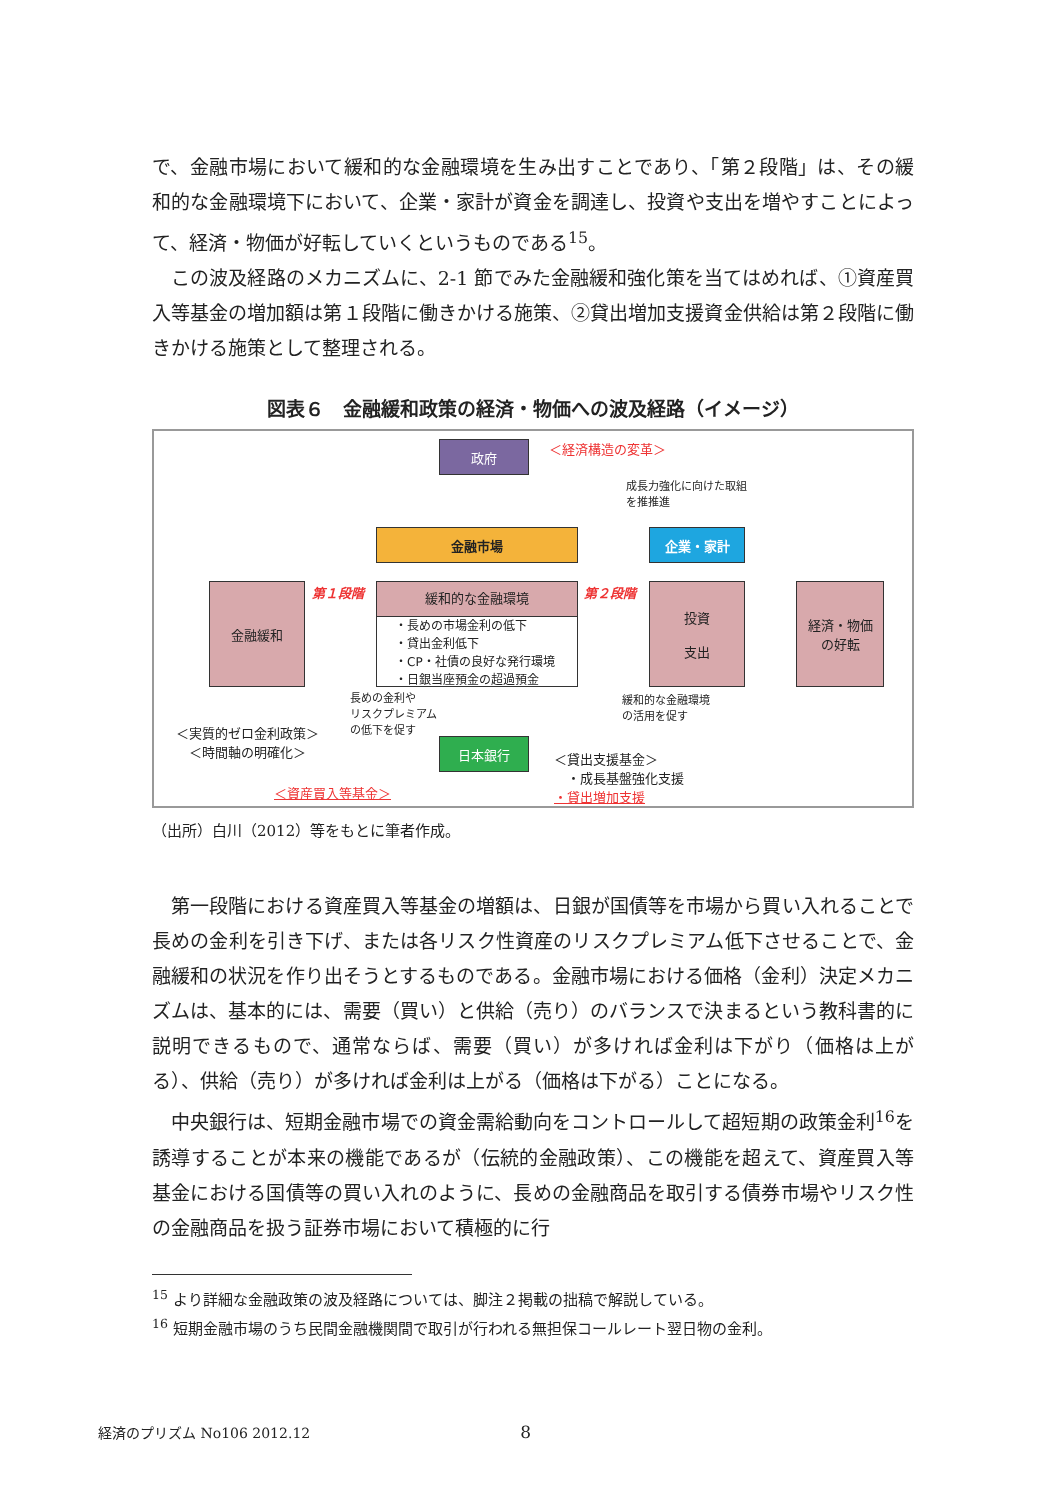で、金融市場において緩和的な金融環境を生み出すことであり、「第２段階」は、その緩和的な金融環境下において、企業・家計が資金を調達し、投資や支出を増やすことによって、経済・物価が好転していくというものである<sup>15</sup>。
この波及経路のメカニズムに、2-1 節でみた金融緩和強化策を当てはめれば、①資産買入等基金の増加額は第１段階に働きかける施策、②貸出増加支援資金供給は第２段階に働きかける施策として整理される。
図表６　金融緩和政策の経済・物価への波及経路（イメージ）
政府 ＜経済構造の変革＞
成長力強化に向けた取組
を推推進
金融市場 企業・家計
金融緩和 第１段階
緩和的な金融環境
・長めの市場金利の低下
・貸出金利低下
・CP・社債の良好な発行環境
・日銀当座預金の超過預金
第２段階
投資
支出
経済・物価
の好転
長めの金利や
リスクプレミアム
の低下を促す
緩和的な金融環境
の活用を促す
＜実質的ゼロ金利政策＞
＜時間軸の明確化＞
日本銀行
＜貸出支援基金＞
　・成長基盤強化支援
・貸出増加支援
＜資産買入等基金＞
（出所）白川（2012）等をもとに筆者作成。
第一段階における資産買入等基金の増額は、日銀が国債等を市場から買い入れることで長めの金利を引き下げ、または各リスク性資産のリスクプレミアム低下させることで、金融緩和の状況を作り出そうとするものである。金融市場における価格（金利）決定メカニズムは、基本的には、需要（買い）と供給（売り）のバランスで決まるという教科書的に説明できるもので、通常ならば、需要（買い）が多ければ金利は下がり（価格は上がる）、供給（売り）が多ければ金利は上がる（価格は下がる）ことになる。
中央銀行は、短期金融市場での資金需給動向をコントロールして超短期の政策金利<sup>16</sup>を誘導することが本来の機能であるが（伝統的金融政策）、この機能を超えて、資産買入等基金における国債等の買い入れのように、長めの金融商品を取引する債券市場やリスク性の金融商品を扱う証券市場において積極的に行
<sup>15</sup> より詳細な金融政策の波及経路については、脚注２掲載の拙稿で解説している。
<sup>16</sup> 短期金融市場のうち民間金融機関間で取引が行われる無担保コールレート翌日物の金利。
経済のプリズム No106 2012.12 8